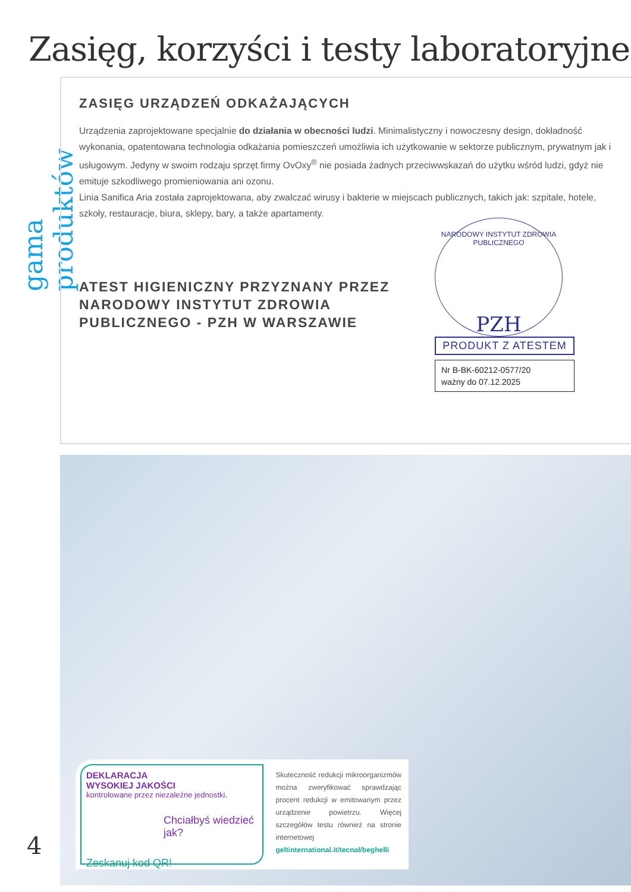Zasięg, korzyści i testy laboratoryjne
gama produktów
ZASIĘG URZĄDZEŃ ODKAŻAJĄCYCH
Urządzenia zaprojektowane specjalnie do działania w obecności ludzi. Minimalistyczny i nowoczesny design, dokładność wykonania, opatentowana technologia odkażania pomieszczeń umożliwia ich użytkowanie w sektorze publicznym, prywatnym jak i usługowym. Jedyny w swoim rodzaju sprzęt firmy OvOxy<sup>®</sup> nie posiada żadnych przeciwwskazań do użytku wśród ludzi, gdyż nie emituje szkodliwego promieniowania ani ozonu.
Linia Sanifica Aria została zaprojektowana, aby zwalczać wirusy i bakterie w miejscach publicznych, takich jak: szpitale, hotele, szkoły, restauracje, biura, sklepy, bary, a także apartamenty.
ATEST HIGIENICZNY PRZYZNANY PRZEZ NARODOWY INSTYTUT ZDROWIA PUBLICZNEGO - PZH W WARSZAWIE
NARODOWY INSTYTUT ZDROWIA PUBLICZNEGO
PZH
PRODUKT Z ATESTEM
Nr B-BK-60212-0577/20
ważny do 07.12.2025
DEKLARACJA
WYSOKIEJ JAKOŚCI
kontrolowane przez niezależne jednostki.
Chciałbyś wiedzieć jak?
Zeskanuj kod QR!
Skuteczność redukcji mikroorganizmów można zweryfikować sprawdzając procent redukcji w emitowanym przez urządzenie powietrzu. Więcej szczegółów testu również na stronie internetowej geltinternational.it/tecnal/beghelli
4